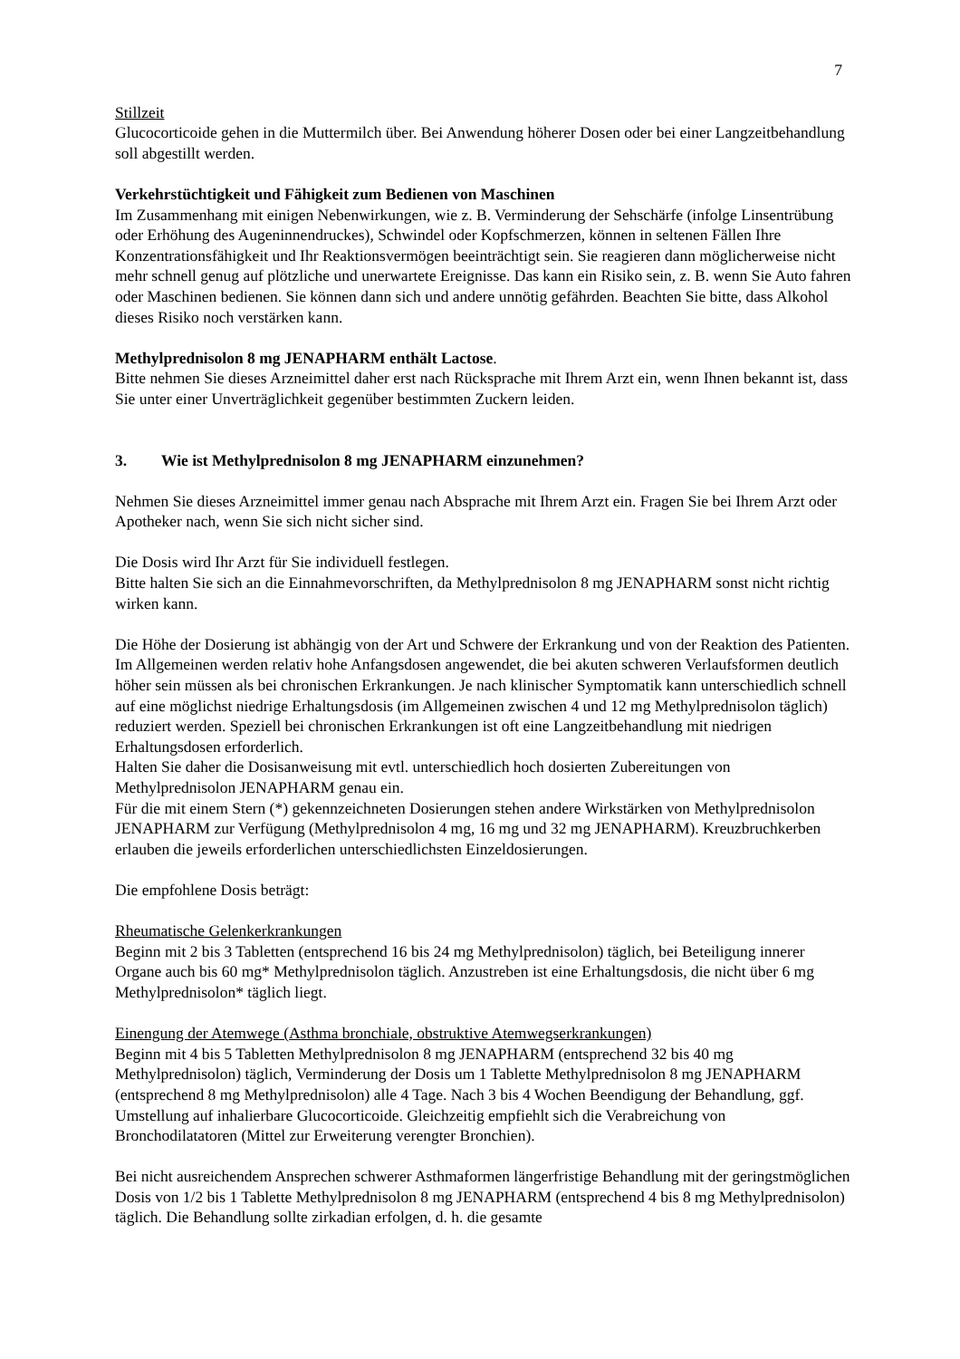7
Stillzeit
Glucocorticoide gehen in die Muttermilch über. Bei Anwendung höherer Dosen oder bei einer Langzeitbehandlung soll abgestillt werden.
Verkehrstüchtigkeit und Fähigkeit zum Bedienen von Maschinen
Im Zusammenhang mit einigen Nebenwirkungen, wie z. B. Verminderung der Sehschärfe (infolge Linsentrübung oder Erhöhung des Augeninnendruckes), Schwindel oder Kopfschmerzen, können in seltenen Fällen Ihre Konzentrationsfähigkeit und Ihr Reaktionsvermögen beeinträchtigt sein. Sie reagieren dann möglicherweise nicht mehr schnell genug auf plötzliche und unerwartete Ereignisse. Das kann ein Risiko sein, z. B. wenn Sie Auto fahren oder Maschinen bedienen. Sie können dann sich und andere unnötig gefährden. Beachten Sie bitte, dass Alkohol dieses Risiko noch verstärken kann.
Methylprednisolon 8 mg JENAPHARM enthält Lactose.
Bitte nehmen Sie dieses Arzneimittel daher erst nach Rücksprache mit Ihrem Arzt ein, wenn Ihnen bekannt ist, dass Sie unter einer Unverträglichkeit gegenüber bestimmten Zuckern leiden.
3. Wie ist Methylprednisolon 8 mg JENAPHARM einzunehmen?
Nehmen Sie dieses Arzneimittel immer genau nach Absprache mit Ihrem Arzt ein. Fragen Sie bei Ihrem Arzt oder Apotheker nach, wenn Sie sich nicht sicher sind.
Die Dosis wird Ihr Arzt für Sie individuell festlegen.
Bitte halten Sie sich an die Einnahmevorschriften, da Methylprednisolon 8 mg JENAPHARM sonst nicht richtig wirken kann.
Die Höhe der Dosierung ist abhängig von der Art und Schwere der Erkrankung und von der Reaktion des Patienten. Im Allgemeinen werden relativ hohe Anfangsdosen angewendet, die bei akuten schweren Verlaufsformen deutlich höher sein müssen als bei chronischen Erkrankungen. Je nach klinischer Symptomatik kann unterschiedlich schnell auf eine möglichst niedrige Erhaltungsdosis (im Allgemeinen zwischen 4 und 12 mg Methylprednisolon täglich) reduziert werden. Speziell bei chronischen Erkrankungen ist oft eine Langzeitbehandlung mit niedrigen Erhaltungsdosen erforderlich.
Halten Sie daher die Dosisanweisung mit evtl. unterschiedlich hoch dosierten Zubereitungen von Methylprednisolon JENAPHARM genau ein.
Für die mit einem Stern (*) gekennzeichneten Dosierungen stehen andere Wirkstärken von Methylprednisolon JENAPHARM zur Verfügung (Methylprednisolon 4 mg, 16 mg und 32 mg JENAPHARM). Kreuzbruchkerben erlauben die jeweils erforderlichen unterschiedlichsten Einzeldosierungen.
Die empfohlene Dosis beträgt:
Rheumatische Gelenkerkrankungen
Beginn mit 2 bis 3 Tabletten (entsprechend 16 bis 24 mg Methylprednisolon) täglich, bei Beteiligung innerer Organe auch bis 60 mg* Methylprednisolon täglich. Anzustreben ist eine Erhaltungsdosis, die nicht über 6 mg Methylprednisolon* täglich liegt.
Einengung der Atemwege (Asthma bronchiale, obstruktive Atemwegserkrankungen)
Beginn mit 4 bis 5 Tabletten Methylprednisolon 8 mg JENAPHARM (entsprechend 32 bis 40 mg Methylprednisolon) täglich, Verminderung der Dosis um 1 Tablette Methylprednisolon 8 mg JENAPHARM (entsprechend 8 mg Methylprednisolon) alle 4 Tage. Nach 3 bis 4 Wochen Beendigung der Behandlung, ggf. Umstellung auf inhalierbare Glucocorticoide. Gleichzeitig empfiehlt sich die Verabreichung von Bronchodilatatoren (Mittel zur Erweiterung verengter Bronchien).
Bei nicht ausreichendem Ansprechen schwerer Asthmaformen längerfristige Behandlung mit der geringstmöglichen Dosis von 1/2 bis 1 Tablette Methylprednisolon 8 mg JENAPHARM (entsprechend 4 bis 8 mg Methylprednisolon) täglich. Die Behandlung sollte zirkadian erfolgen, d. h. die gesamte